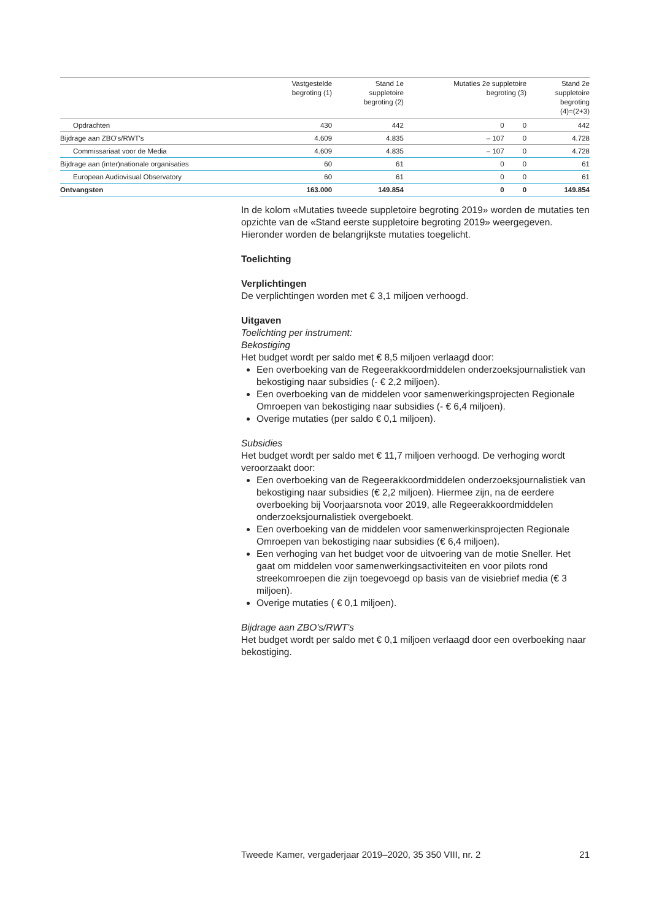| | Vastgestelde begroting (1) | Stand 1e suppletoire begroting (2) | Mutaties 2e suppletoire begroting (3) | | Stand 2e suppletoire begroting (4)=(2+3) |
| --- | --- | --- | --- | --- | --- |
| Opdrachten | 430 | 442 | 0 | 0 | 442 |
| Bijdrage aan ZBO's/RWT's | 4.609 | 4.835 | – 107 | 0 | 4.728 |
| Commissariaat voor de Media | 4.609 | 4.835 | – 107 | 0 | 4.728 |
| Bijdrage aan (inter)nationale organisaties | 60 | 61 | 0 | 0 | 61 |
| European Audiovisual Observatory | 60 | 61 | 0 | 0 | 61 |
| Ontvangsten | 163.000 | 149.854 | 0 | 0 | 149.854 |
In de kolom «Mutaties tweede suppletoire begroting 2019» worden de mutaties ten opzichte van de «Stand eerste suppletoire begroting 2019» weergegeven. Hieronder worden de belangrijkste mutaties toegelicht.
Toelichting
Verplichtingen
De verplichtingen worden met € 3,1 miljoen verhoogd.
Uitgaven
Toelichting per instrument:
Bekostiging
Het budget wordt per saldo met € 8,5 miljoen verlaagd door:
Een overboeking van de Regeerakkoordmiddelen onderzoeksjournalistiek van bekostiging naar subsidies (- € 2,2 miljoen).
Een overboeking van de middelen voor samenwerkingsprojecten Regionale Omroepen van bekostiging naar subsidies (- € 6,4 miljoen).
Overige mutaties (per saldo € 0,1 miljoen).
Subsidies
Het budget wordt per saldo met € 11,7 miljoen verhoogd. De verhoging wordt veroorzaakt door:
Een overboeking van de Regeerakkoordmiddelen onderzoeksjournalistiek van bekostiging naar subsidies (€ 2,2 miljoen). Hiermee zijn, na de eerdere overboeking bij Voorjaarsnota voor 2019, alle Regeerakkoordmiddelen onderzoeksjournalistiek overgeboekt.
Een overboeking van de middelen voor samenwerkinsprojecten Regionale Omroepen van bekostiging naar subsidies (€ 6,4 miljoen).
Een verhoging van het budget voor de uitvoering van de motie Sneller. Het gaat om middelen voor samenwerkingsactiviteiten en voor pilots rond streekomroepen die zijn toegevoegd op basis van de visiebrief media (€ 3 miljoen).
Overige mutaties ( € 0,1 miljoen).
Bijdrage aan ZBO's/RWT's
Het budget wordt per saldo met € 0,1 miljoen verlaagd door een overboeking naar bekostiging.
Tweede Kamer, vergaderjaar 2019–2020, 35 350 VIII, nr. 2 21